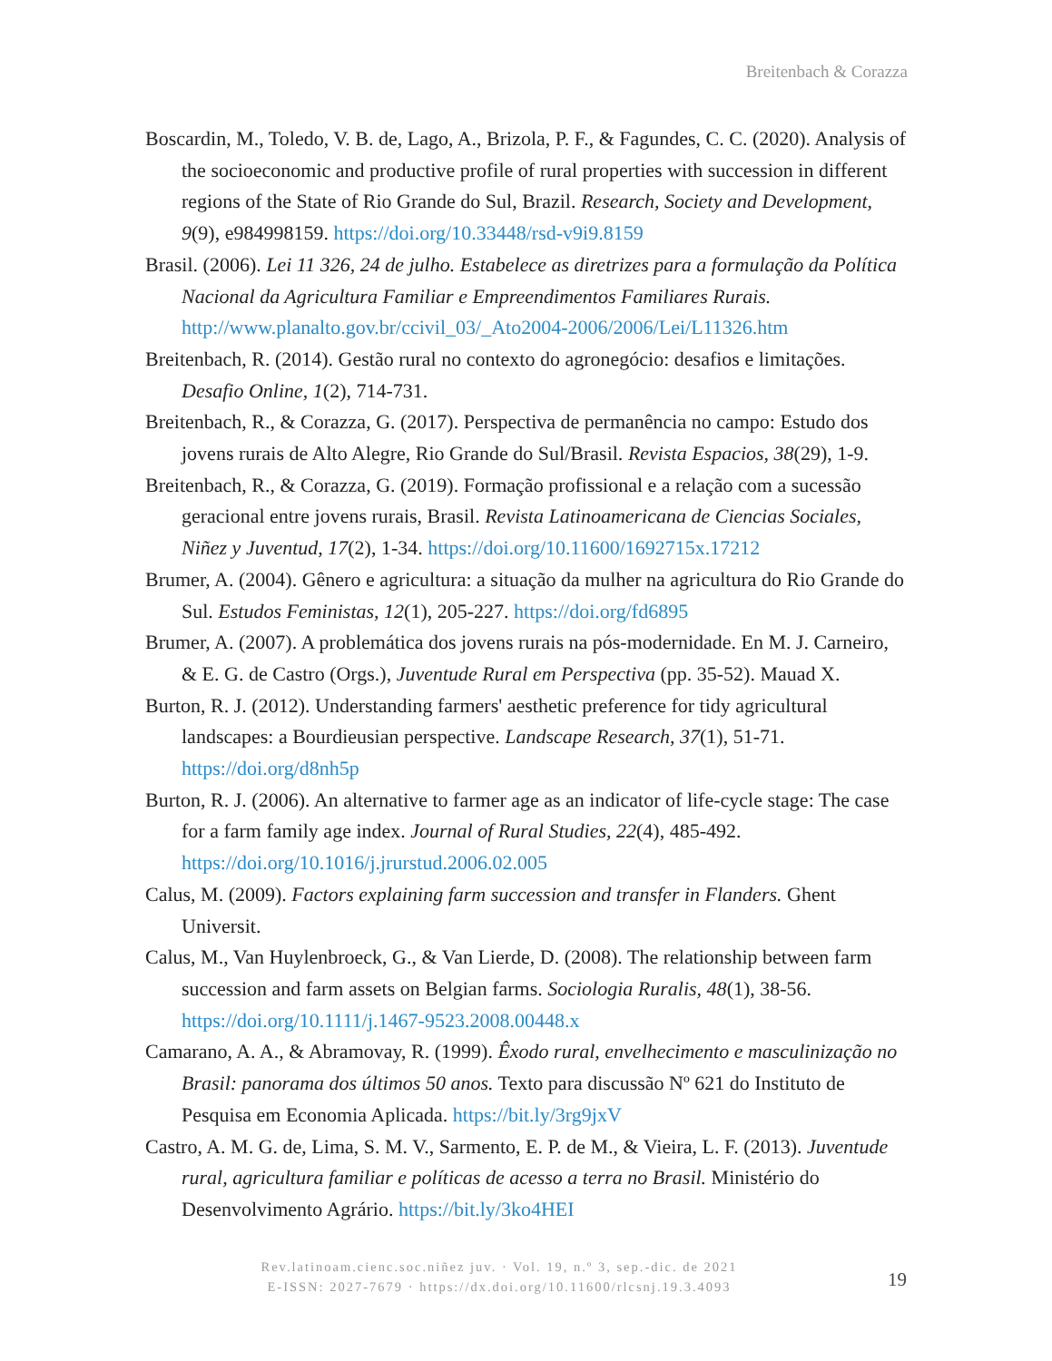Breitenbach & Corazza
Boscardin, M., Toledo, V. B. de, Lago, A., Brizola, P. F., & Fagundes, C. C. (2020). Analysis of the socioeconomic and productive profile of rural properties with succession in different regions of the State of Rio Grande do Sul, Brazil. Research, Society and Development, 9(9), e984998159. https://doi.org/10.33448/rsd-v9i9.8159
Brasil. (2006). Lei 11 326, 24 de julho. Estabelece as diretrizes para a formulação da Política Nacional da Agricultura Familiar e Empreendimentos Familiares Rurais. http://www.planalto.gov.br/ccivil_03/_Ato2004-2006/2006/Lei/L11326.htm
Breitenbach, R. (2014). Gestão rural no contexto do agronegócio: desafios e limitações. Desafio Online, 1(2), 714-731.
Breitenbach, R., & Corazza, G. (2017). Perspectiva de permanência no campo: Estudo dos jovens rurais de Alto Alegre, Rio Grande do Sul/Brasil. Revista Espacios, 38(29), 1-9.
Breitenbach, R., & Corazza, G. (2019). Formação profissional e a relação com a sucessão geracional entre jovens rurais, Brasil. Revista Latinoamericana de Ciencias Sociales, Niñez y Juventud, 17(2), 1-34. https://doi.org/10.11600/1692715x.17212
Brumer, A. (2004). Gênero e agricultura: a situação da mulher na agricultura do Rio Grande do Sul. Estudos Feministas, 12(1), 205-227. https://doi.org/fd6895
Brumer, A. (2007). A problemática dos jovens rurais na pós-modernidade. En M. J. Carneiro, & E. G. de Castro (Orgs.), Juventude Rural em Perspectiva (pp. 35-52). Mauad X.
Burton, R. J. (2012). Understanding farmers' aesthetic preference for tidy agricultural landscapes: a Bourdieusian perspective. Landscape Research, 37(1), 51-71. https://doi.org/d8nh5p
Burton, R. J. (2006). An alternative to farmer age as an indicator of life-cycle stage: The case for a farm family age index. Journal of Rural Studies, 22(4), 485-492. https://doi.org/10.1016/j.jrurstud.2006.02.005
Calus, M. (2009). Factors explaining farm succession and transfer in Flanders. Ghent Universit.
Calus, M., Van Huylenbroeck, G., & Van Lierde, D. (2008). The relationship between farm succession and farm assets on Belgian farms. Sociologia Ruralis, 48(1), 38-56. https://doi.org/10.1111/j.1467-9523.2008.00448.x
Camarano, A. A., & Abramovay, R. (1999). Êxodo rural, envelhecimento e masculinização no Brasil: panorama dos últimos 50 anos. Texto para discussão Nº 621 do Instituto de Pesquisa em Economia Aplicada. https://bit.ly/3rg9jxV
Castro, A. M. G. de, Lima, S. M. V., Sarmento, E. P. de M., & Vieira, L. F. (2013). Juventude rural, agricultura familiar e políticas de acesso a terra no Brasil. Ministério do Desenvolvimento Agrário. https://bit.ly/3ko4HEI
Rev.latinoam.cienc.soc.niñez juv. · Vol. 19, n.º 3, sep.-dic. de 2021
E-ISSN: 2027-7679 · https://dx.doi.org/10.11600/rlcsnj.19.3.4093
19